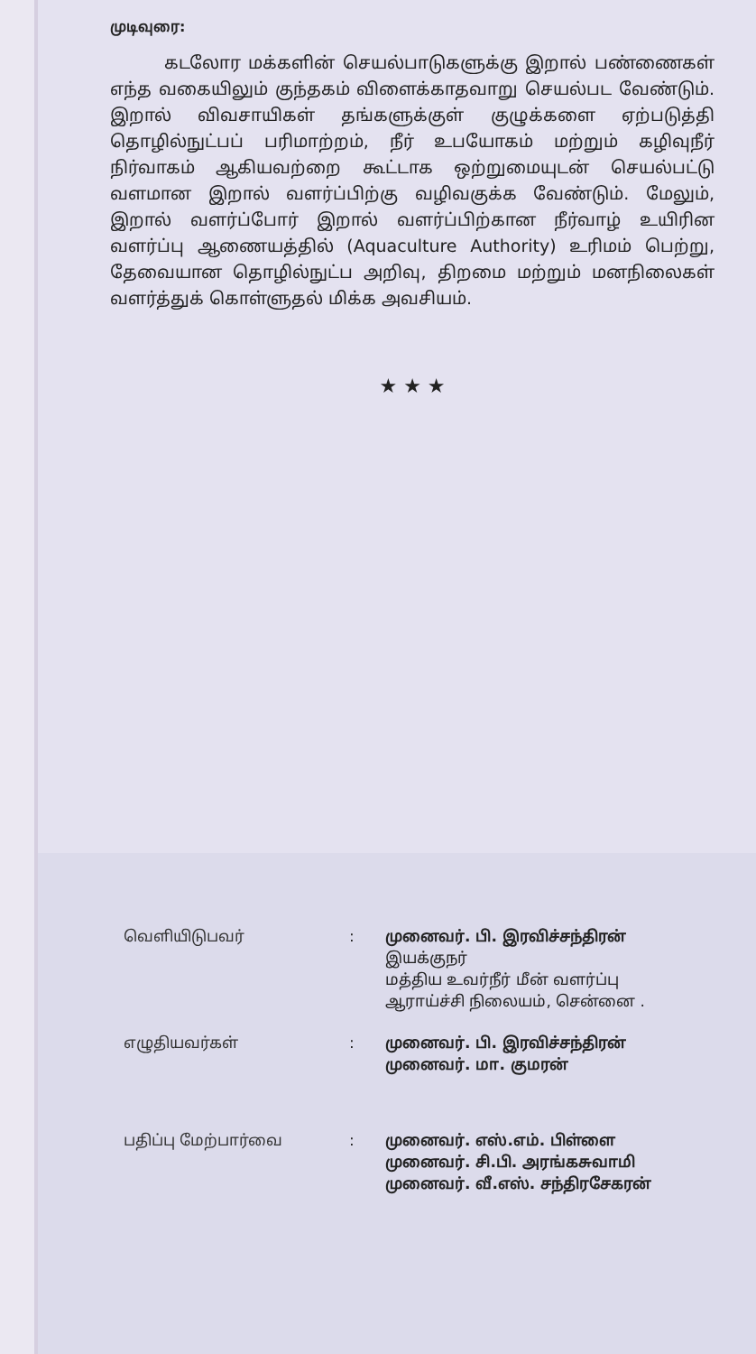முடிவுரை:
கடலோர மக்களின் செயல்பாடுகளுக்கு இறால் பண்ணைகள் எந்த வகையிலும் குந்தகம் விளைக்காதவாறு செயல்பட வேண்டும். இறால் விவசாயிகள் தங்களுக்குள் குழுக்களை ஏற்படுத்தி தொழில்நுட்பப் பரிமாற்றம், நீர் உபயோகம் மற்றும் கழிவுநீர் நிர்வாகம் ஆகியவற்றை கூட்டாக ஒற்றுமையுடன் செயல்பட்டு வளமான இறால் வளர்ப்பிற்கு வழிவகுக்க வேண்டும். மேலும், இறால் வளர்ப்போர் இறால் வளர்ப்பிற்கான நீர்வாழ் உயிரின வளர்ப்பு ஆணையத்தில் (Aquaculture Authority) உரிமம் பெற்று, தேவையான தொழில்நுட்ப அறிவு, திறமை மற்றும் மனநிலைகள் வளர்த்துக் கொள்ளுதல் மிக்க அவசியம்.
★ ★ ★
வெளியிடுபவர் : முனைவர். பி. இரவிச்சந்திரன்
இயக்குநர்
மத்திய உவர்நீர் மீன் வளர்ப்பு
ஆராய்ச்சி நிலையம், சென்னை .
எழுதியவர்கள் : முனைவர். பி. இரவிச்சந்திரன்
முனைவர். மா. குமரன்
பதிப்பு மேற்பார்வை : முனைவர். எஸ்.எம். பிள்ளை
முனைவர். சி.பி. அரங்கசுவாமி
முனைவர். வீ.எஸ். சந்திரசேகரன்